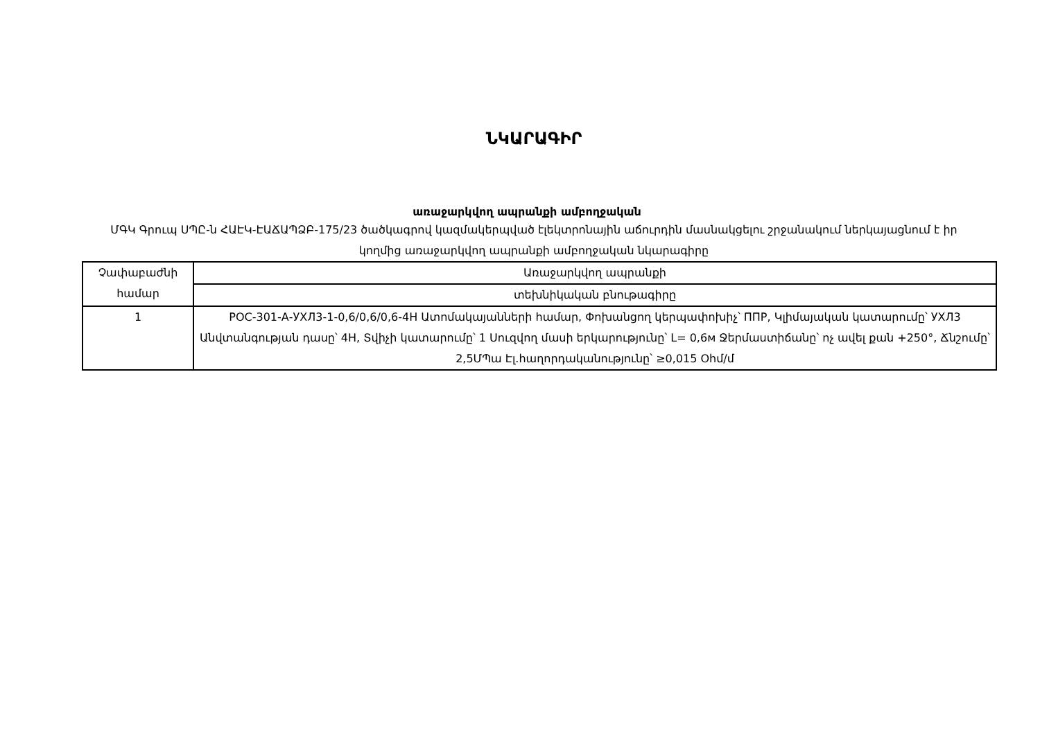ՆԿԱՐԱԳԻՐ
առաջարկվող ապրանքի ամբողջական
ՄԳԿ Գրուպ ՍՊԸ-ն ՀԱԷԿ-ԷԱՃԱՊՁԲ-175/23 ծածկագրով կազմակերպված էլեկտրոնային աճուրդին մասնակցելու շրջանակում ներկայացնում է իր կողմից առաջարկվող ապրանքի ամբողջական նկարագիրը
| Չափաբաժնի համար | Առաջարկվող ապրանքի |
| | տեխնիկական բնութագիրը |
| 1 | РОС-301-А-УХЛ3-1-0,6/0,6/0,6-4Н Ատոմակայանների համար, Փոխանցող կերպափոխիչ՝ ППР, Կլիմայական կատարումը՝ УХЛ3 Անվտանգության դասը՝ 4Н, Տվիչի կատարումը՝ 1 Սուզվող մասի երկարությունը՝ L= 0,6м Ջերմաստիճանը՝ ոչ ավել քան +250°, Ճնշումը՝ 2,5ՄՊա Էլ.հաղորդականությունը՝ ≥0,015 Օհմ/մ |